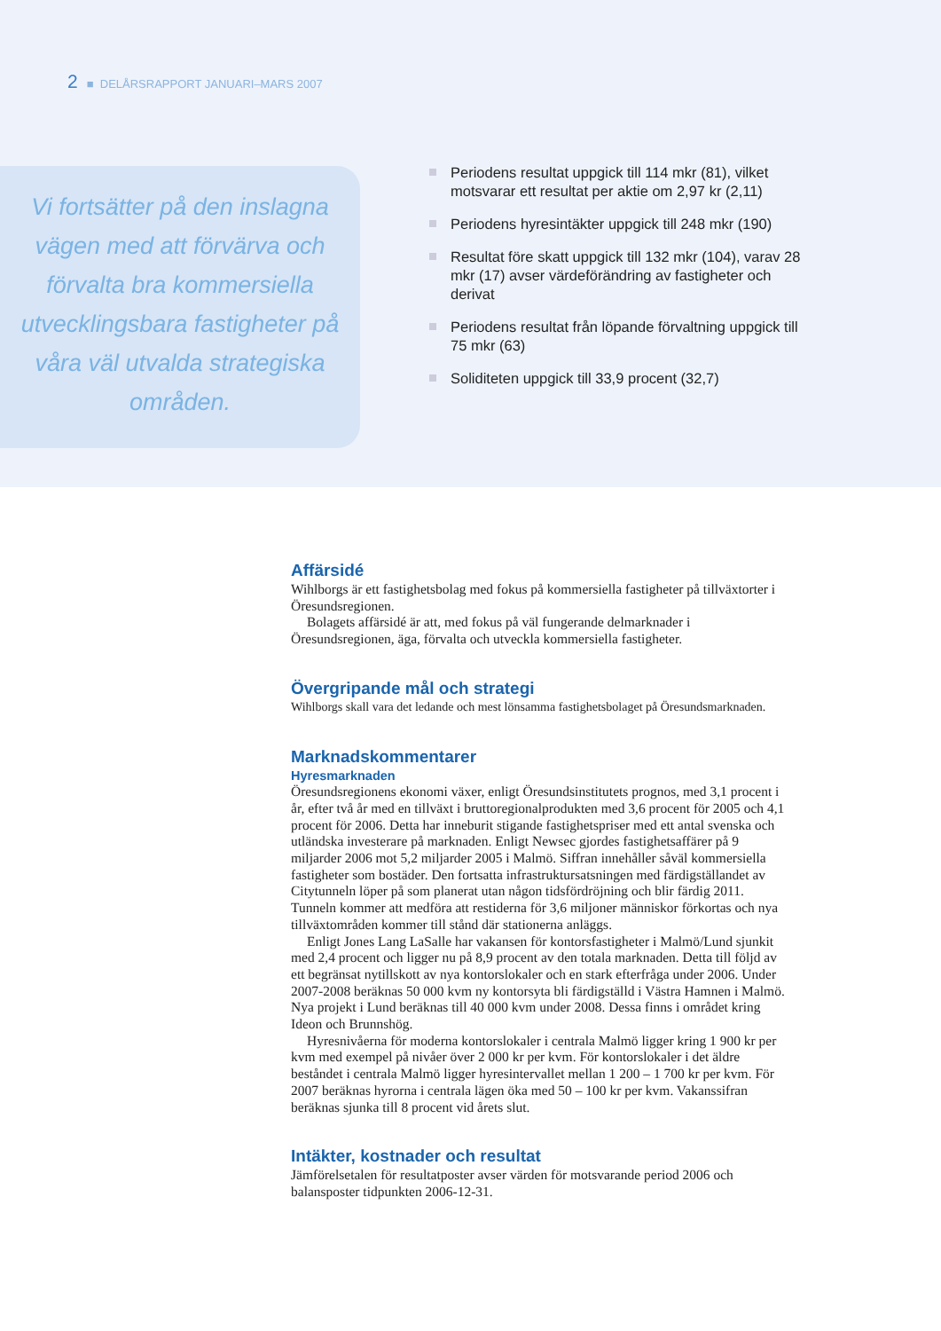2 ■ DELÅRSRAPPORT JANUARI–MARS 2007
Vi fortsätter på den inslagna vägen med att förvärva och förvalta bra kommersiella utvecklingsbara fastigheter på våra väl utvalda strategiska områden.
Periodens resultat uppgick till 114 mkr (81), vilket motsvarar ett resultat per aktie om 2,97 kr (2,11)
Periodens hyresintäkter uppgick till 248 mkr (190)
Resultat före skatt uppgick till 132 mkr (104), varav 28 mkr (17) avser värdeförändring av fastigheter och derivat
Periodens resultat från löpande förvaltning uppgick till 75 mkr (63)
Soliditeten uppgick till 33,9 procent (32,7)
Affärsidé
Wihlborgs är ett fastighetsbolag med fokus på kommersiella fastigheter på tillväxtorter i Öresundsregionen.
Bolagets affärsidé är att, med fokus på väl fungerande delmarknader i Öresundsregionen, äga, förvalta och utveckla kommersiella fastigheter.
Övergripande mål och strategi
Wihlborgs skall vara det ledande och mest lönsamma fastighetsbolaget på Öresundsmarknaden.
Marknadskommentarer
Hyresmarknaden
Öresundsregionens ekonomi växer, enligt Öresundsinstitutets prognos, med 3,1 procent i år, efter två år med en tillväxt i bruttoregionalprodukten med 3,6 procent för 2005 och 4,1 procent för 2006. Detta har inneburit stigande fastighetspriser med ett antal svenska och utländska investerare på marknaden. Enligt Newsec gjordes fastighetsaffärer på 9 miljarder 2006 mot 5,2 miljarder 2005 i Malmö. Siffran innehåller såväl kommersiella fastigheter som bostäder. Den fortsatta infrastruktursatsningen med färdigställandet av Citytunneln löper på som planerat utan någon tidsfördröjning och blir färdig 2011. Tunneln kommer att medföra att restiderna för 3,6 miljoner människor förkortas och nya tillväxtområden kommer till stånd där stationerna anläggs.
Enligt Jones Lang LaSalle har vakansen för kontorsfastigheter i Malmö/Lund sjunkit med 2,4 procent och ligger nu på 8,9 procent av den totala marknaden. Detta till följd av ett begränsat nytillskott av nya kontorslokaler och en stark efterfråga under 2006. Under 2007-2008 beräknas 50 000 kvm ny kontorsyta bli färdigställd i Västra Hamnen i Malmö. Nya projekt i Lund beräknas till 40 000 kvm under 2008. Dessa finns i området kring Ideon och Brunnshög.
Hyresnivåerna för moderna kontorslokaler i centrala Malmö ligger kring 1 900 kr per kvm med exempel på nivåer över 2 000 kr per kvm. För kontorslokaler i det äldre beståndet i centrala Malmö ligger hyresintervallet mellan 1 200 – 1 700 kr per kvm. För 2007 beräknas hyrorna i centrala lägen öka med 50 – 100 kr per kvm. Vakanssifran beräknas sjunka till 8 procent vid årets slut.
Intäkter, kostnader och resultat
Jämförelsetalen för resultatposter avser värden för motsvarande period 2006 och balansposter tidpunkten 2006-12-31.